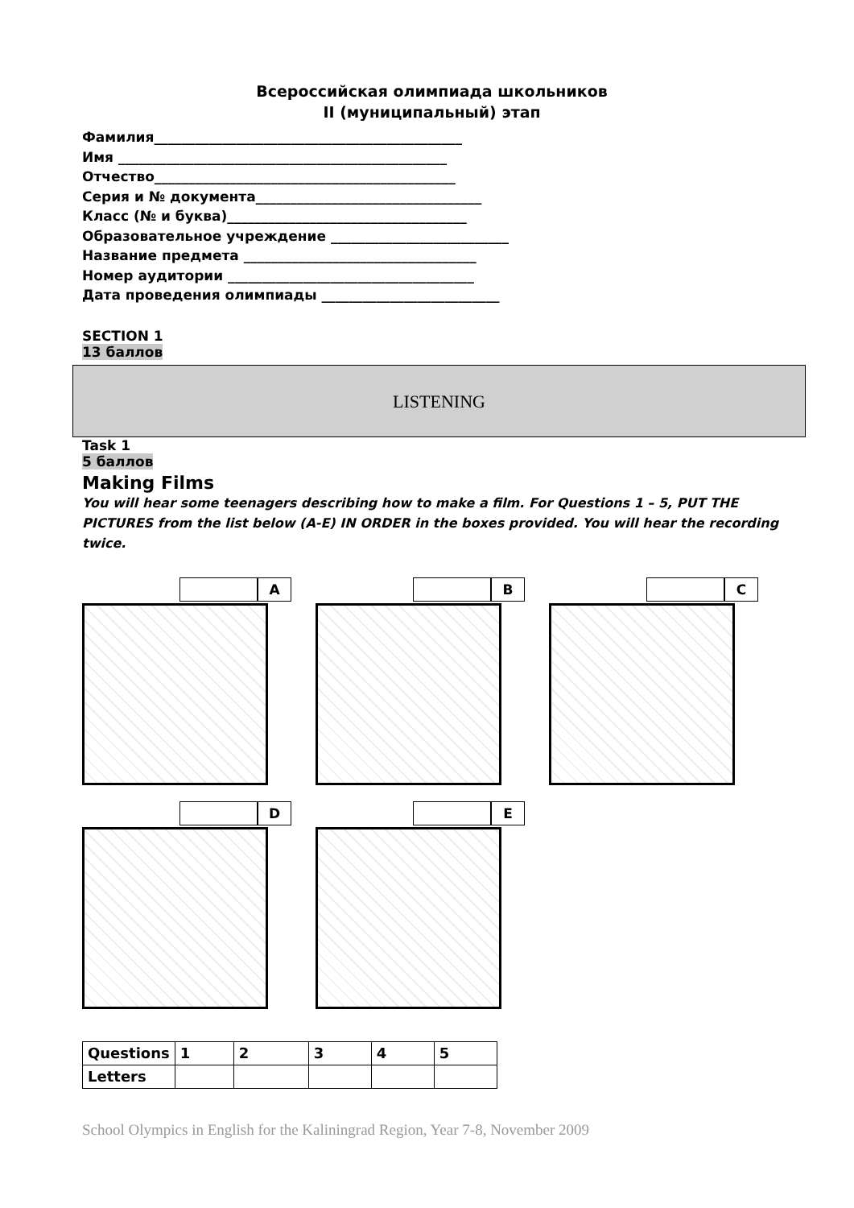Всероссийская олимпиада школьников
II (муниципальный) этап
Фамилия_____________________________________________
Имя ________________________________________________
Отчество____________________________________________
Серия и № документа_________________________________
Класс (№ и буква)___________________________________
Образовательное учреждение __________________________
Название предмета __________________________________
Номер аудитории ____________________________________
Дата проведения олимпиады __________________________
SECTION 1
13 баллов
LISTENING
Task 1
5 баллов
Making Films
You will hear some teenagers describing how to make a film. For Questions 1 – 5, PUT THE PICTURES from the list below (A-E) IN ORDER in the boxes provided. You will hear the recording twice.
A
B
C
D
E
| Questions | 1 | 2 | 3 | 4 | 5 |
| Letters | | | | | |
School Olympics in English for the Kaliningrad Region, Year 7-8, November 2009